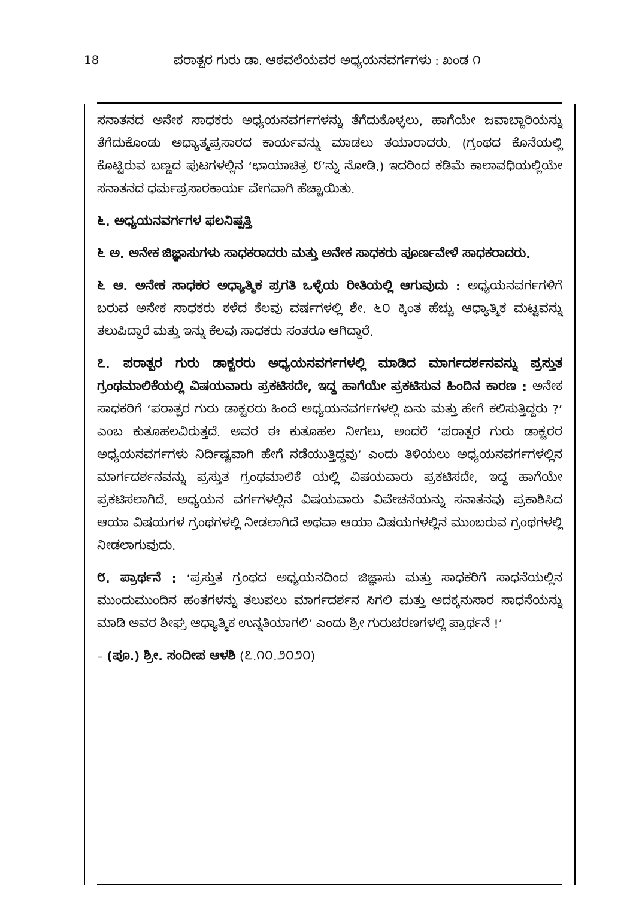18 ಪರಾತ್ಪರ ಗುರು ಡಾ. ಆಠವಲೆಯವರ ಅಧ್ಯಯನವರ್ಗಗಳು : ಖಂಡ ೧
ಸನಾತನದ ಅನೇಕ ಸಾಧಕರು ಅಧ್ಯಯನವರ್ಗಗಳನ್ನು ತೆಗೆದುಕೊಳ್ಳಲು, ಹಾಗೆಯೇ ಜವಾಬ್ದಾರಿಯನ್ನು ತೆಗೆದುಕೊಂಡು ಅಧ್ಯಾತ್ಮಪ್ರಸಾರದ ಕಾರ್ಯವನ್ನು ಮಾಡಲು ತಯಾರಾದರು. (ಗ್ರಂಥದ ಕೊನೆಯಲ್ಲಿ ಕೊಟ್ಟಿರುವ ಬಣ್ಣದ ಪುಟಗಳಲ್ಲಿನ ‘ಛಾಯಾಚಿತ್ರ ೮’ನ್ನು ನೋಡಿ.) ಇದರಿಂದ ಕಡಿಮೆ ಕಾಲಾವಧಿಯಲ್ಲಿಯೇ ಸನಾತನದ ಧರ್ಮಪ್ರಸಾರಕಾರ್ಯ ವೇಗವಾಗಿ ಹೆಚ್ಚಾಯಿತು.
೬. ಅಧ್ಯಯನವರ್ಗಗಳ ಫಲನಿಷ್ಪತ್ತಿ
೬ ಅ. ಅನೇಕ ಜಿಜ್ಞಾಸುಗಳು ಸಾಧಕರಾದರು ಮತ್ತು ಅನೇಕ ಸಾಧಕರು ಪೂರ್ಣವೇಳೆ ಸಾಧಕರಾದರು.
೬ ಆ. ಅನೇಕ ಸಾಧಕರ ಅಧ್ಯಾತ್ಮಿಕ ಪ್ರಗತಿ ಒಳ್ಳೆಯ ರೀತಿಯಲ್ಲಿ ಆಗುವುದು : ಅಧ್ಯಯನವರ್ಗಗಳಿಗೆ ಬರುವ ಅನೇಕ ಸಾಧಕರು ಕಳೆದ ಕೆಲವು ವರ್ಷಗಳಲ್ಲಿ ಶೇ. ೬೦ ಕ್ಕಿಂತ ಹೆಚ್ಚು ಆಧ್ಯಾತ್ಮಿಕ ಮಟ್ಟವನ್ನು ತಲುಪಿದ್ದಾರೆ ಮತ್ತು ಇನ್ನು ಕೆಲವು ಸಾಧಕರು ಸಂತರೂ ಆಗಿದ್ದಾರೆ.
೭. ಪರಾತ್ಪರ ಗುರು ಡಾಕ್ಟರರು ಅಧ್ಯಯನವರ್ಗಗಳಲ್ಲಿ ಮಾಡಿದ ಮಾರ್ಗದರ್ಶನವನ್ನು ಪ್ರಸ್ತುತ ಗ್ರಂಥಮಾಲಿಕೆಯಲ್ಲಿ ವಿಷಯವಾರು ಪ್ರಕಟಿಸದೇ, ಇದ್ದ ಹಾಗೆಯೇ ಪ್ರಕಟಿಸುವ ಹಿಂದಿನ ಕಾರಣ : ಅನೇಕ ಸಾಧಕರಿಗೆ ‘ಪರಾತ್ಪರ ಗುರು ಡಾಕ್ಟರರು ಹಿಂದೆ ಅಧ್ಯಯನವರ್ಗಗಳಲ್ಲಿ ಏನು ಮತ್ತು ಹೇಗೆ ಕಲಿಸುತ್ತಿದ್ದರು ?’ ಎಂಬ ಕುತೂಹಲವಿರುತ್ತದೆ. ಅವರ ಈ ಕುತೂಹಲ ನೀಗಲು, ಅಂದರೆ ‘ಪರಾತ್ಪರ ಗುರು ಡಾಕ್ಟರರ ಅಧ್ಯಯನವರ್ಗಗಳು ನಿರ್ದಿಷ್ಟವಾಗಿ ಹೇಗೆ ನಡೆಯುತ್ತಿದ್ದವು’ ಎಂದು ತಿಳಿಯಲು ಅಧ್ಯಯನವರ್ಗಗಳಲ್ಲಿನ ಮಾರ್ಗದರ್ಶನವನ್ನು ಪ್ರಸ್ತುತ ಗ್ರಂಥಮಾಲಿಕೆ ಯಲ್ಲಿ ವಿಷಯವಾರು ಪ್ರಕಟಿಸದೇ, ಇದ್ದ ಹಾಗೆಯೇ ಪ್ರಕಟಿಸಲಾಗಿದೆ. ಅಧ್ಯಯನ ವರ್ಗಗಳಲ್ಲಿನ ವಿಷಯವಾರು ವಿವೇಚನೆಯನ್ನು ಸನಾತನವು ಪ್ರಕಾಶಿಸಿದ ಆಯಾ ವಿಷಯಗಳ ಗ್ರಂಥಗಳಲ್ಲಿ ನೀಡಲಾಗಿದೆ ಅಥವಾ ಆಯಾ ವಿಷಯಗಳಲ್ಲಿನ ಮುಂಬರುವ ಗ್ರಂಥಗಳಲ್ಲಿ ನೀಡಲಾಗುವುದು.
೮. ಪ್ರಾರ್ಥನೆ : ‘ಪ್ರಸ್ತುತ ಗ್ರಂಥದ ಅಧ್ಯಯನದಿಂದ ಜಿಜ್ಞಾಸು ಮತ್ತು ಸಾಧಕರಿಗೆ ಸಾಧನೆಯಲ್ಲಿನ ಮುಂದುಮುಂದಿನ ಹಂತಗಳನ್ನು ತಲುಪಲು ಮಾರ್ಗದರ್ಶನ ಸಿಗಲಿ ಮತ್ತು ಅದಕ್ಕನುಸಾರ ಸಾಧನೆಯನ್ನು ಮಾಡಿ ಅವರ ಶೀಘ್ರ ಆಧ್ಯಾತ್ಮಿಕ ಉನ್ನತಿಯಾಗಲಿ’ ಎಂದು ಶ್ರೀ ಗುರುಚರಣಗಳಲ್ಲಿ ಪ್ರಾರ್ಥನೆ !’
– (ಪೂ.) ಶ್ರೀ. ಸಂದೀಪ ಆಳಶಿ (೭.೧೦.೨೦೨೦)